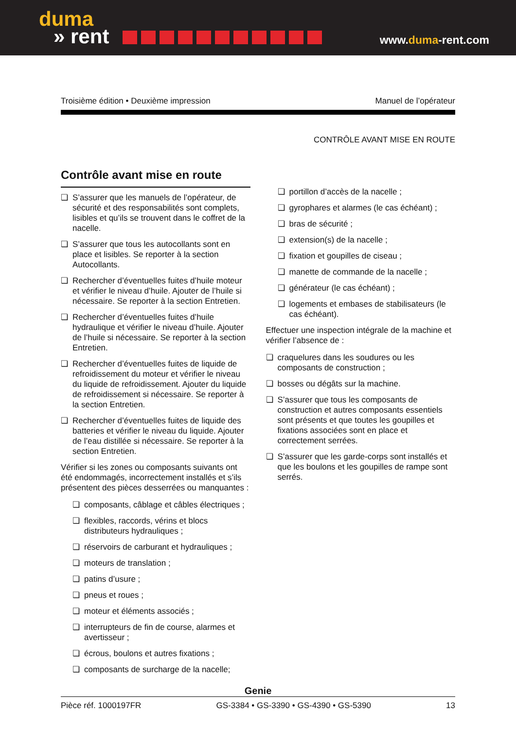duma
» rent
www.duma-rent.com
Troisième édition • Deuxième impression Manuel de l’opérateur
CONTRÔLE AVANT MISE EN ROUTE
Contrôle avant mise en route
❏ S’assurer que les manuels de l’opérateur, de sécurité et des responsabilités sont complets, lisibles et qu’ils se trouvent dans le coffret de la nacelle.
❏ S’assurer que tous les autocollants sont en place et lisibles. Se reporter à la section Autocollants.
❏ Rechercher d’éventuelles fuites d’huile moteur et vérifier le niveau d’huile. Ajouter de l’huile si nécessaire. Se reporter à la section Entretien.
❏ Rechercher d’éventuelles fuites d’huile hydraulique et vérifier le niveau d’huile. Ajouter de l’huile si nécessaire. Se reporter à la section Entretien.
❏ Rechercher d’éventuelles fuites de liquide de refroidissement du moteur et vérifier le niveau du liquide de refroidissement. Ajouter du liquide de refroidissement si nécessaire. Se reporter à la section Entretien.
❏ Rechercher d’éventuelles fuites de liquide des batteries et vérifier le niveau du liquide. Ajouter de l’eau distillée si nécessaire. Se reporter à la section Entretien.
Vérifier si les zones ou composants suivants ont été endommagés, incorrectement installés et s’ils présentent des pièces desserrées ou manquantes :
❏ composants, câblage et câbles électriques ;
❏ flexibles, raccords, vérins et blocs distributeurs hydrauliques ;
❏ réservoirs de carburant et hydrauliques ;
❏ moteurs de translation ;
❏ patins d’usure ;
❏ pneus et roues ;
❏ moteur et éléments associés ;
❏ interrupteurs de fin de course, alarmes et avertisseur ;
❏ écrous, boulons et autres fixations ;
❏ composants de surcharge de la nacelle;
❏ portillon d’accès de la nacelle ;
❏ gyrophares et alarmes (le cas échéant) ;
❏ bras de sécurité ;
❏ extension(s) de la nacelle ;
❏ fixation et goupilles de ciseau ;
❏ manette de commande de la nacelle ;
❏ générateur (le cas échéant) ;
❏ logements et embases de stabilisateurs (le cas échéant).
Effectuer une inspection intégrale de la machine et vérifier l’absence de :
❏ craquelures dans les soudures ou les composants de construction ;
❏ bosses ou dégâts sur la machine.
❏ S’assurer que tous les composants de construction et autres composants essentiels sont présents et que toutes les goupilles et fixations associées sont en place et correctement serrées.
❏ S’assurer que les garde-corps sont installés et que les boulons et les goupilles de rampe sont serrés.
Genie
Pièce réf. 1000197FR GS-3384 • GS-3390 • GS-4390 • GS-5390 13